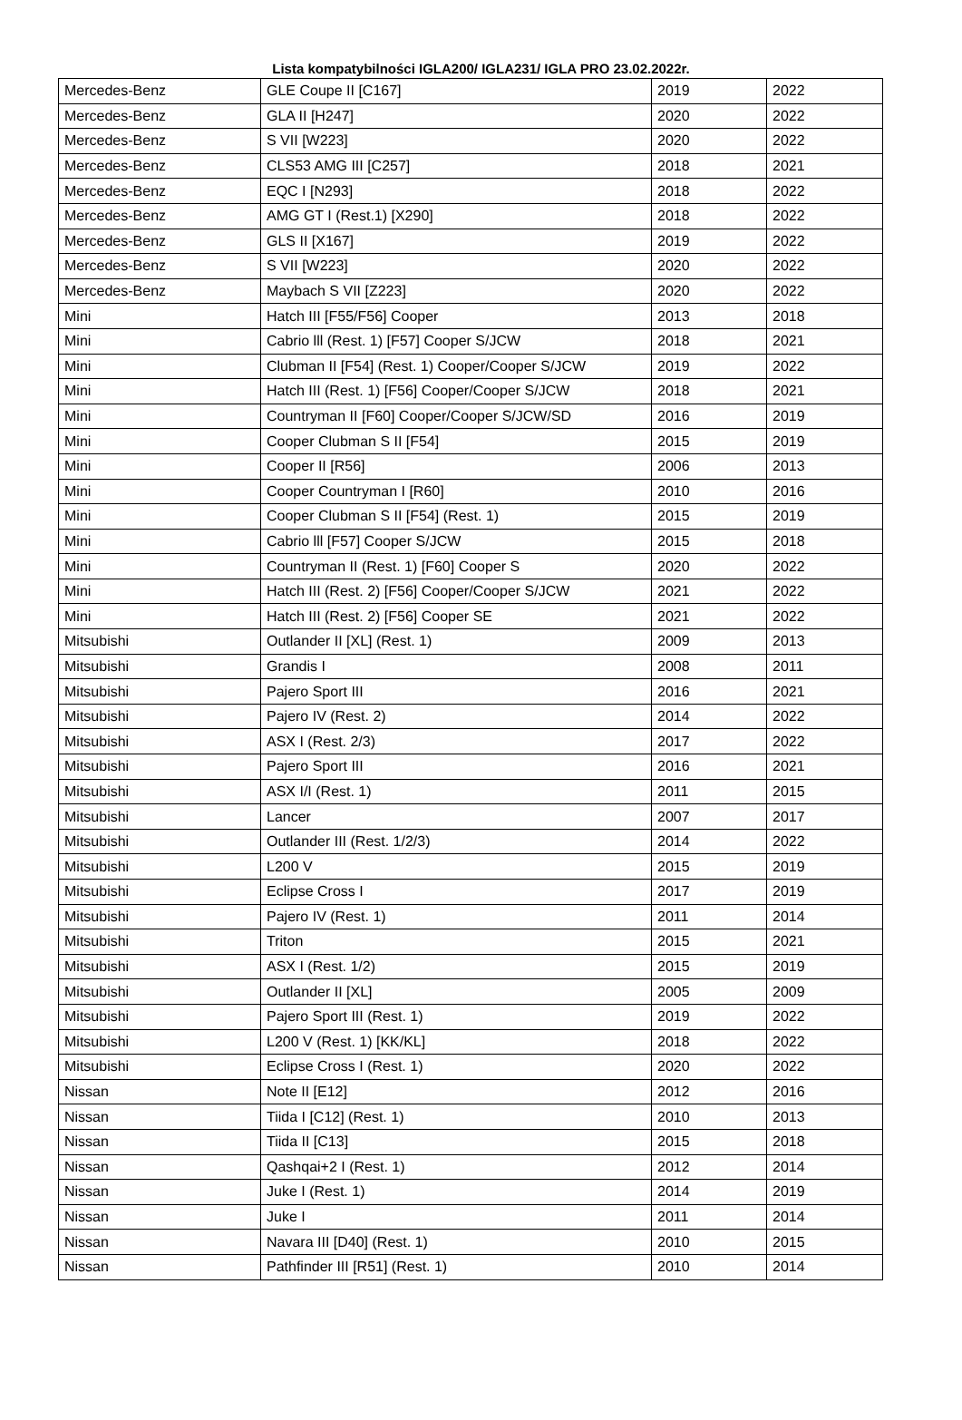Lista kompatybilności IGLA200/ IGLA231/ IGLA PRO 23.02.2022r.
| Mercedes-Benz | GLE Coupe II [C167] | 2019 | 2022 |
| Mercedes-Benz | GLA II [H247] | 2020 | 2022 |
| Mercedes-Benz | S VII [W223] | 2020 | 2022 |
| Mercedes-Benz | CLS53 AMG III [C257] | 2018 | 2021 |
| Mercedes-Benz | EQC I [N293] | 2018 | 2022 |
| Mercedes-Benz | AMG GT I (Rest.1) [X290] | 2018 | 2022 |
| Mercedes-Benz | GLS II [X167] | 2019 | 2022 |
| Mercedes-Benz | S VII [W223] | 2020 | 2022 |
| Mercedes-Benz | Maybach S VII [Z223] | 2020 | 2022 |
| Mini | Hatch III [F55/F56] Cooper | 2013 | 2018 |
| Mini | Cabrio lll (Rest. 1) [F57] Cooper S/JCW | 2018 | 2021 |
| Mini | Clubman II [F54] (Rest. 1) Cooper/Cooper S/JCW | 2019 | 2022 |
| Mini | Hatch III (Rest. 1) [F56] Cooper/Cooper S/JCW | 2018 | 2021 |
| Mini | Countryman II [F60] Cooper/Cooper S/JCW/SD | 2016 | 2019 |
| Mini | Cooper Clubman S II [F54] | 2015 | 2019 |
| Mini | Cooper II [R56] | 2006 | 2013 |
| Mini | Cooper Countryman I [R60] | 2010 | 2016 |
| Mini | Cooper Clubman S II [F54] (Rest. 1) | 2015 | 2019 |
| Mini | Cabrio lll [F57] Cooper S/JCW | 2015 | 2018 |
| Mini | Countryman II (Rest. 1) [F60] Cooper S | 2020 | 2022 |
| Mini | Hatch III (Rest. 2) [F56] Cooper/Cooper S/JCW | 2021 | 2022 |
| Mini | Hatch III (Rest. 2) [F56] Cooper SE | 2021 | 2022 |
| Mitsubishi | Outlander II [XL] (Rest. 1) | 2009 | 2013 |
| Mitsubishi | Grandis I | 2008 | 2011 |
| Mitsubishi | Pajero Sport III | 2016 | 2021 |
| Mitsubishi | Pajero IV (Rest. 2) | 2014 | 2022 |
| Mitsubishi | ASX I (Rest. 2/3) | 2017 | 2022 |
| Mitsubishi | Pajero Sport III | 2016 | 2021 |
| Mitsubishi | ASX I/I (Rest. 1) | 2011 | 2015 |
| Mitsubishi | Lancer | 2007 | 2017 |
| Mitsubishi | Outlander III (Rest. 1/2/3) | 2014 | 2022 |
| Mitsubishi | L200 V | 2015 | 2019 |
| Mitsubishi | Eclipse Cross I | 2017 | 2019 |
| Mitsubishi | Pajero IV (Rest. 1) | 2011 | 2014 |
| Mitsubishi | Triton | 2015 | 2021 |
| Mitsubishi | ASX I (Rest. 1/2) | 2015 | 2019 |
| Mitsubishi | Outlander II [XL] | 2005 | 2009 |
| Mitsubishi | Pajero Sport III (Rest. 1) | 2019 | 2022 |
| Mitsubishi | L200 V (Rest. 1) [KK/KL] | 2018 | 2022 |
| Mitsubishi | Eclipse Cross I (Rest. 1) | 2020 | 2022 |
| Nissan | Note II [E12] | 2012 | 2016 |
| Nissan | Tiida I [C12] (Rest. 1) | 2010 | 2013 |
| Nissan | Tiida II [C13] | 2015 | 2018 |
| Nissan | Qashqai+2 I (Rest. 1) | 2012 | 2014 |
| Nissan | Juke I (Rest. 1) | 2014 | 2019 |
| Nissan | Juke I | 2011 | 2014 |
| Nissan | Navara III [D40] (Rest. 1) | 2010 | 2015 |
| Nissan | Pathfinder III [R51] (Rest. 1) | 2010 | 2014 |